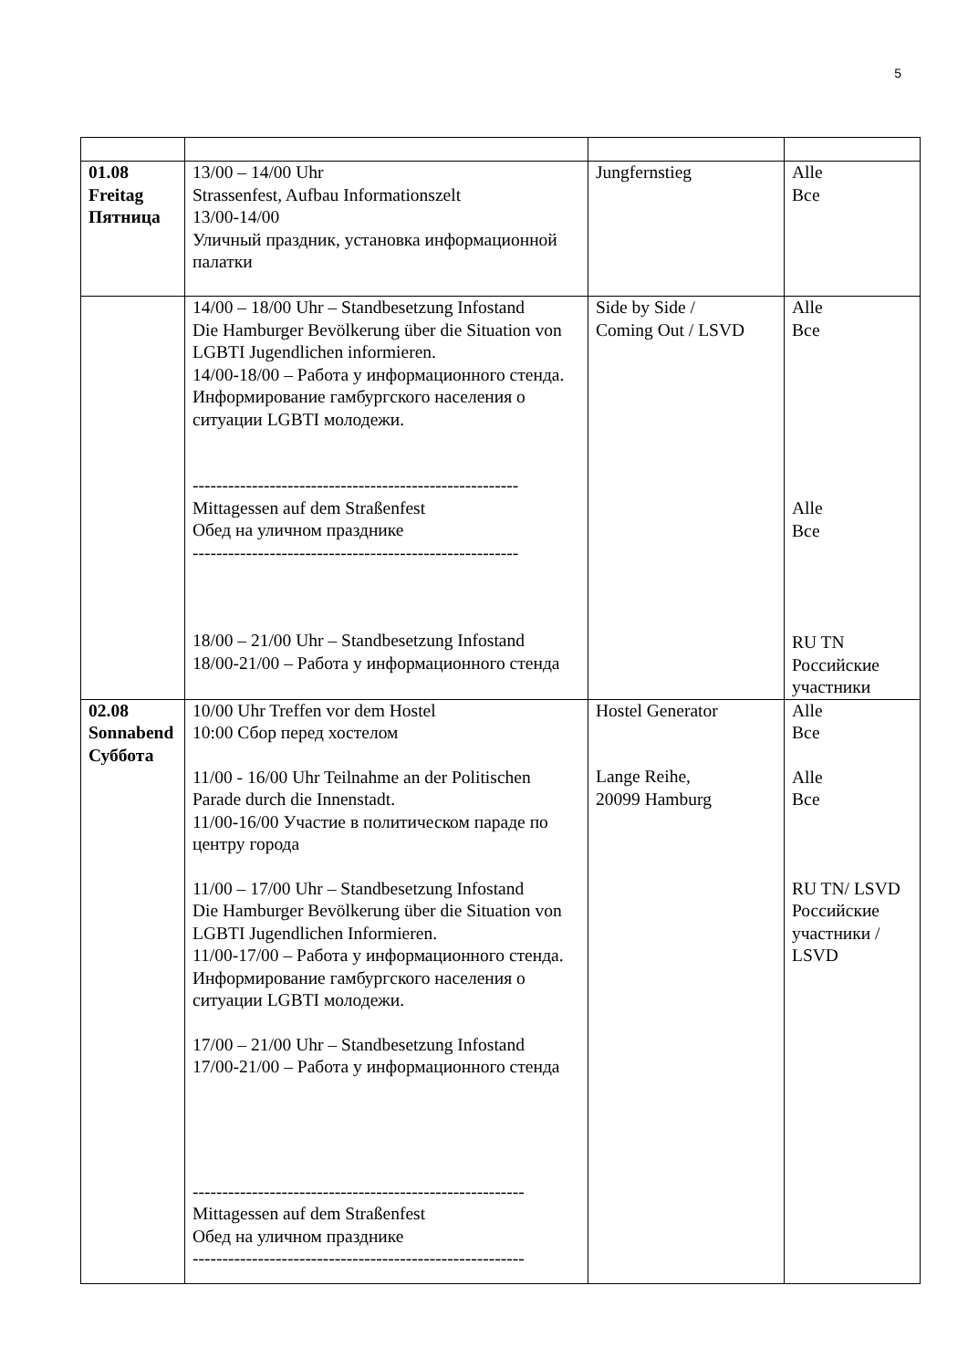5
| 01.08 Freitag Пятница | 13/00 – 14/00 Uhr Strassenfest, Aufbau Informationszelt 13/00-14/00 Уличный праздник, установка информационной палатки | Jungfernstieg | Alle Все |
| | 14/00 – 18/00 Uhr – Standbesetzung Infostand Die Hamburger Bevölkerung über die Situation von LGBTI Jugendlichen informieren. 14/00-18/00 – Работа у информационного стенда. Информирование гамбургского населения о ситуации LGBTI молодежи. ------------------------------------------------------- Mittagessen auf dem Straßenfest Обед на уличном празднике ------------------------------------------------------- 18/00 – 21/00 Uhr – Standbesetzung Infostand 18/00-21/00 – Работа у информационного стенда | Side by Side / Coming Out / LSVD | Alle Все Alle Все RU TN Российские участники |
| 02.08 Sonnabend Суббота | 10/00 Uhr Treffen vor dem Hostel 10:00 Сбор перед хостелом 11/00 - 16/00 Uhr Teilnahme an der Politischen Parade durch die Innenstadt. 11/00-16/00 Участие в политическом параде по центру города 11/00 – 17/00 Uhr – Standbesetzung Infostand Die Hamburger Bevölkerung über die Situation von LGBTI Jugendlichen Informieren. 11/00-17/00 – Работа у информационного стенда. Информирование гамбургского населения о ситуации LGBTI молодежи. 17/00 – 21/00 Uhr – Standbesetzung Infostand 17/00-21/00 – Работа у информационного стенда -------------------------------------------------------- Mittagessen auf dem Straßenfest Обед на уличном празднике -------------------------------------------------------- | Hostel Generator Lange Reihe, 20099 Hamburg | Alle Все Alle Все RU TN/ LSVD Российские участники / LSVD |